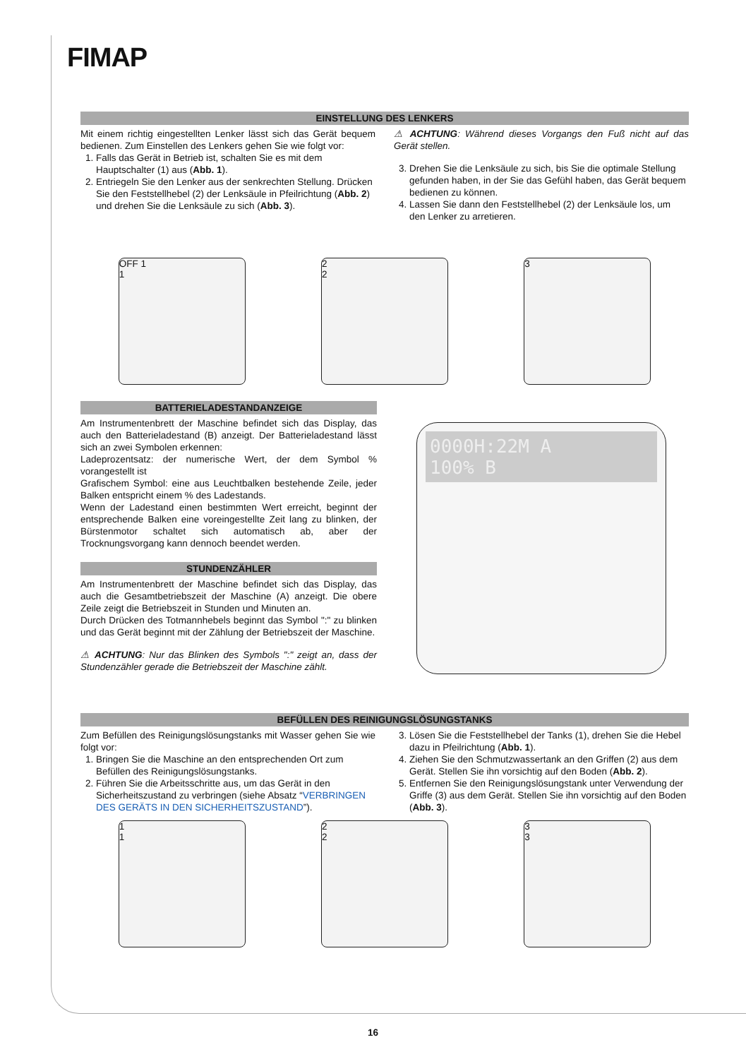FIMAP
EINSTELLUNG DES LENKERS
Mit einem richtig eingestellten Lenker lässt sich das Gerät bequem bedienen. Zum Einstellen des Lenkers gehen Sie wie folgt vor:
1. Falls das Gerät in Betrieb ist, schalten Sie es mit dem Hauptschalter (1) aus (Abb. 1).
2. Entriegeln Sie den Lenker aus der senkrechten Stellung. Drücken Sie den Feststellhebel (2) der Lenksäule in Pfeilrichtung (Abb. 2) und drehen Sie die Lenksäule zu sich (Abb. 3).
⚠ ACHTUNG: Während dieses Vorgangs den Fuß nicht auf das Gerät stellen.
3. Drehen Sie die Lenksäule zu sich, bis Sie die optimale Stellung gefunden haben, in der Sie das Gefühl haben, das Gerät bequem bedienen zu können.
4. Lassen Sie dann den Feststellhebel (2) der Lenksäule los, um den Lenker zu arretieren.
OFF 1
1
2
2
3
BATTERIELADESTANDANZEIGE
Am Instrumentenbrett der Maschine befindet sich das Display, das auch den Batterieladestand (B) anzeigt. Der Batterieladestand lässt sich an zwei Symbolen erkennen:
Ladeprozentsatz: der numerische Wert, der dem Symbol % vorangestellt ist
Grafischem Symbol: eine aus Leuchtbalken bestehende Zeile, jeder Balken entspricht einem % des Ladestands.
Wenn der Ladestand einen bestimmten Wert erreicht, beginnt der entsprechende Balken eine voreingestellte Zeit lang zu blinken, der Bürstenmotor schaltet sich automatisch ab, aber der Trocknungsvorgang kann dennoch beendet werden.
STUNDENZÄHLER
Am Instrumentenbrett der Maschine befindet sich das Display, das auch die Gesamtbetriebszeit der Maschine (A) anzeigt. Die obere Zeile zeigt die Betriebszeit in Stunden und Minuten an.
Durch Drücken des Totmannhebels beginnt das Symbol ":" zu blinken und das Gerät beginnt mit der Zählung der Betriebszeit der Maschine.
⚠ ACHTUNG: Nur das Blinken des Symbols ":" zeigt an, dass der Stundenzähler gerade die Betriebszeit der Maschine zählt.
0000H:22M A
100% B
BEFÜLLEN DES REINIGUNGSLÖSUNGSTANKS
Zum Befüllen des Reinigungslösungstanks mit Wasser gehen Sie wie folgt vor:
1. Bringen Sie die Maschine an den entsprechenden Ort zum Befüllen des Reinigungslösungstanks.
2. Führen Sie die Arbeitsschritte aus, um das Gerät in den Sicherheitszustand zu verbringen (siehe Absatz “VERBRINGEN DES GERÄTS IN DEN SICHERHEITSZUSTAND”).
3. Lösen Sie die Feststellhebel der Tanks (1), drehen Sie die Hebel dazu in Pfeilrichtung (Abb. 1).
4. Ziehen Sie den Schmutzwassertank an den Griffen (2) aus dem Gerät. Stellen Sie ihn vorsichtig auf den Boden (Abb. 2).
5. Entfernen Sie den Reinigungslösungstank unter Verwendung der Griffe (3) aus dem Gerät. Stellen Sie ihn vorsichtig auf den Boden (Abb. 3).
1
1
2
2
3
3
16